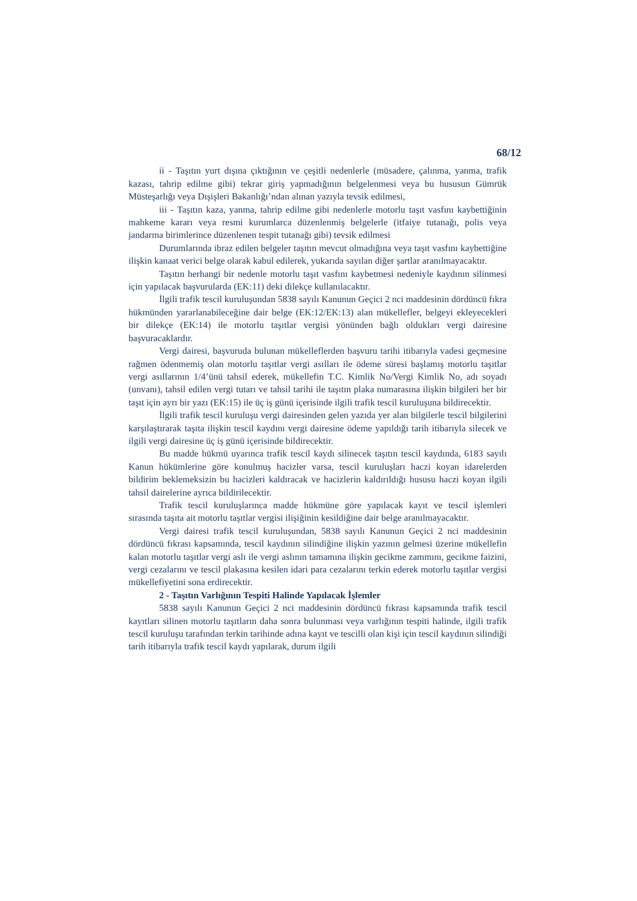68/12
ii - Taşıtın yurt dışına çıktığının ve çeşitli nedenlerle (müsadere, çalınma, yanma, trafik kazası, tahrip edilme gibi) tekrar giriş yapmadığının belgelenmesi veya bu hususun Gümrük Müsteşarlığı veya Dışişleri Bakanlığı’ndan alınan yazıyla tevsik edilmesi,
iii - Taşıtın kaza, yanma, tahrip edilme gibi nedenlerle motorlu taşıt vasfını kaybettiğinin mahkeme kararı veya resmi kurumlarca düzenlenmiş belgelerle (itfaiye tutanağı, polis veya jandarma birimlerince düzenlenen tespit tutanağı gibi) tevsik edilmesi
Durumlarında ibraz edilen belgeler taşıtın mevcut olmadığına veya taşıt vasfını kaybettiğine ilişkin kanaat verici belge olarak kabul edilerek, yukarıda sayılan diğer şartlar aranılmayacaktır.
Taşıtın herhangi bir nedenle motorlu taşıt vasfını kaybetmesi nedeniyle kaydının silinmesi için yapılacak başvurularda (EK:11) deki dilekçe kullanılacaktır.
İlgili trafik tescil kuruluşundan 5838 sayılı Kanunun Geçici 2 nci maddesinin dördüncü fıkra hükmünden yararlanabileceğine dair belge (EK:12/EK:13) alan mükellefler, belgeyi ekleyecekleri bir dilekçe (EK:14) ile motorlu taşıtlar vergisi yönünden bağlı oldukları vergi dairesine başvuracaklardır.
Vergi dairesi, başvuruda bulunan mükelleflerden başvuru tarihi itibarıyla vadesi geçmesine rağmen ödenmemiş olan motorlu taşıtlar vergi asılları ile ödeme süresi başlamış motorlu taşıtlar vergi asıllarının 1/4’ünü tahsil ederek, mükellefin T.C. Kimlik No/Vergi Kimlik No, adı soyadı (unvanı), tahsil edilen vergi tutarı ve tahsil tarihi ile taşıtın plaka numarasına ilişkin bilgileri her bir taşıt için ayrı bir yazı (EK:15) ile üç iş günü içerisinde ilgili trafik tescil kuruluşuna bildirecektir.
İlgili trafik tescil kuruluşu vergi dairesinden gelen yazıda yer alan bilgilerle tescil bilgilerini karşılaştırarak taşıta ilişkin tescil kaydını vergi dairesine ödeme yapıldığı tarih itibarıyla silecek ve ilgili vergi dairesine üç iş günü içerisinde bildirecektir.
Bu madde hükmü uyarınca trafik tescil kaydı silinecek taşıtın tescil kaydında, 6183 sayılı Kanun hükümlerine göre konulmuş hacizler varsa, tescil kuruluşları haczi koyan idarelerden bildirim beklemeksizin bu hacizleri kaldıracak ve hacizlerin kaldırıldığı hususu haczi koyan ilgili tahsil dairelerine ayrıca bildirilecektir.
Trafik tescil kuruluşlarınca madde hükmüne göre yapılacak kayıt ve tescil işlemleri sırasında taşıta ait motorlu taşıtlar vergisi ilişiğinin kesildiğine dair belge aranılmayacaktır.
Vergi dairesi trafik tescil kuruluşundan, 5838 sayılı Kanunun Geçici 2 nci maddesinin dördüncü fıkrası kapsamında, tescil kaydının silindiğine ilişkin yazının gelmesi üzerine mükellefin kalan motorlu taşıtlar vergi aslı ile vergi aslının tamamına ilişkin gecikme zammını, gecikme faizini, vergi cezalarını ve tescil plakasına kesilen idari para cezalarını terkin ederek motorlu taşıtlar vergisi mükellefiyetini sona erdirecektir.
2 - Taşıtın Varlığının Tespiti Halinde Yapılacak İşlemler
5838 sayılı Kanunun Geçici 2 nci maddesinin dördüncü fıkrası kapsamında trafik tescil kayıtları silinen motorlu taşıtların daha sonra bulunması veya varlığının tespiti halinde, ilgili trafik tescil kuruluşu tarafından terkin tarihinde adına kayıt ve tescilli olan kişi için tescil kaydının silindiği tarih itibarıyla trafik tescil kaydı yapılarak, durum ilgili